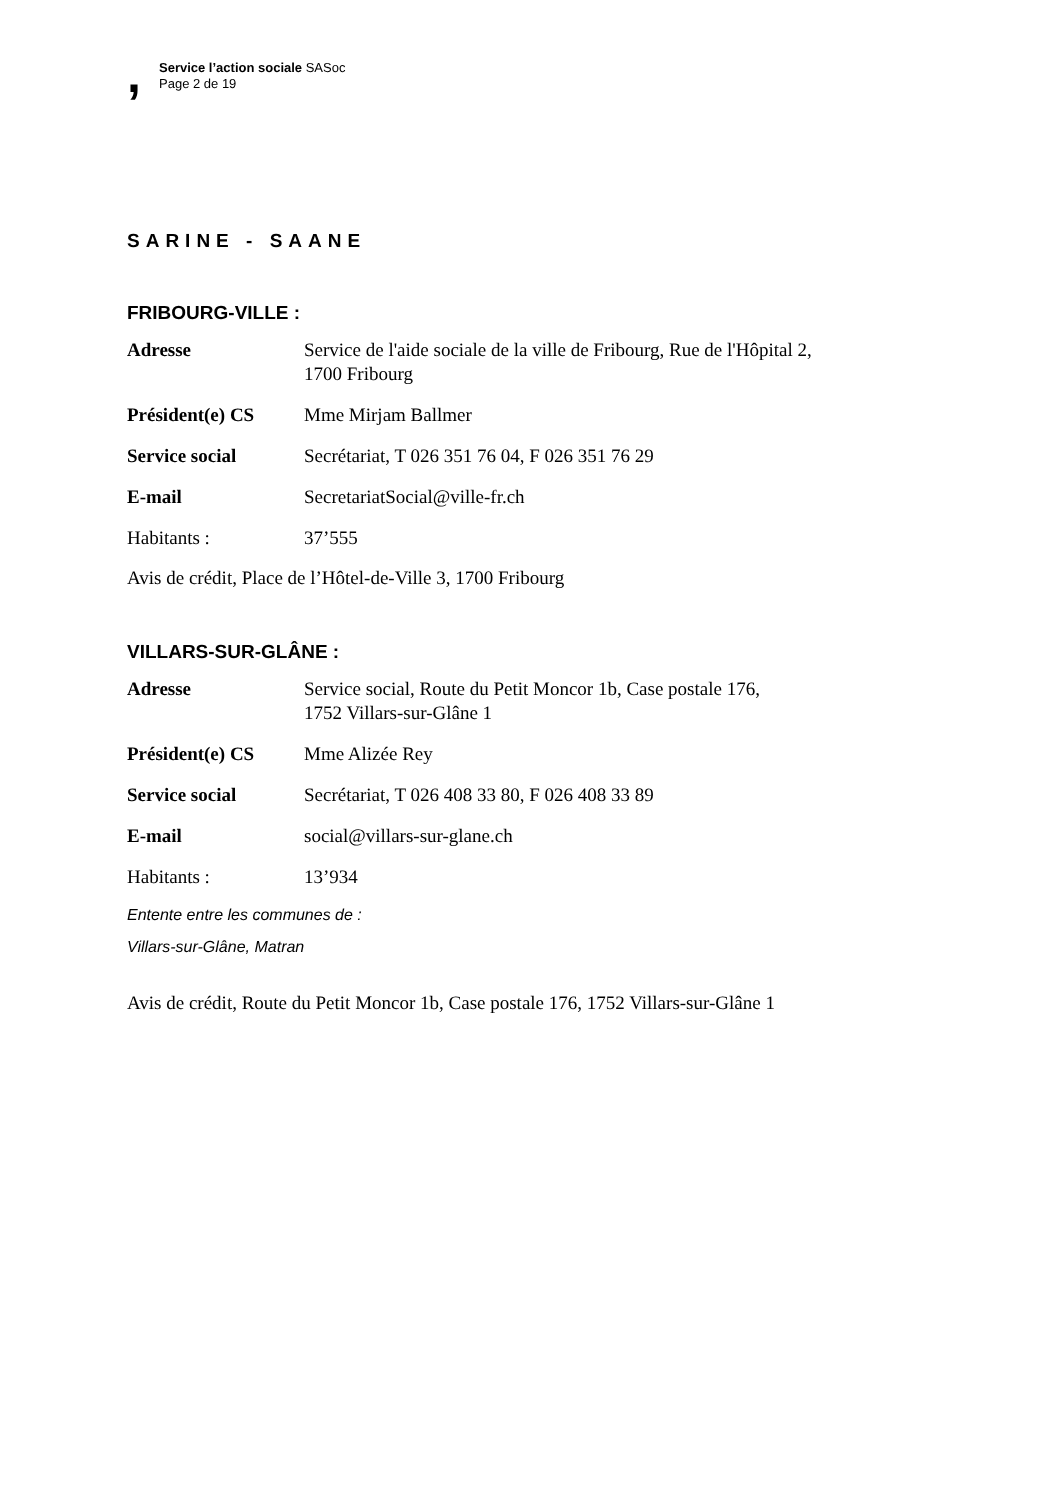,
Service l’action sociale SASoc
Page 2 de 19
SARINE - SAANE
FRIBOURG-VILLE :
| Adresse | Service de l'aide sociale de la ville de Fribourg, Rue de l'Hôpital 2, 1700 Fribourg |
| Président(e) CS | Mme Mirjam Ballmer |
| Service social | Secrétariat, T 026 351 76 04, F 026 351 76 29 |
| E-mail | SecretariatSocial@ville-fr.ch |
| Habitants : | 37’555 |
Avis de crédit, Place de l’Hôtel-de-Ville 3, 1700 Fribourg
VILLARS-SUR-GLÂNE :
| Adresse | Service social, Route du Petit Moncor 1b, Case postale 176, 1752 Villars-sur-Glâne 1 |
| Président(e) CS | Mme Alizée Rey |
| Service social | Secrétariat, T 026 408 33 80, F 026 408 33 89 |
| E-mail | social@villars-sur-glane.ch |
| Habitants : | 13’934 |
Entente entre les communes de :
Villars-sur-Glâne, Matran
Avis de crédit, Route du Petit Moncor 1b, Case postale 176, 1752 Villars-sur-Glâne 1